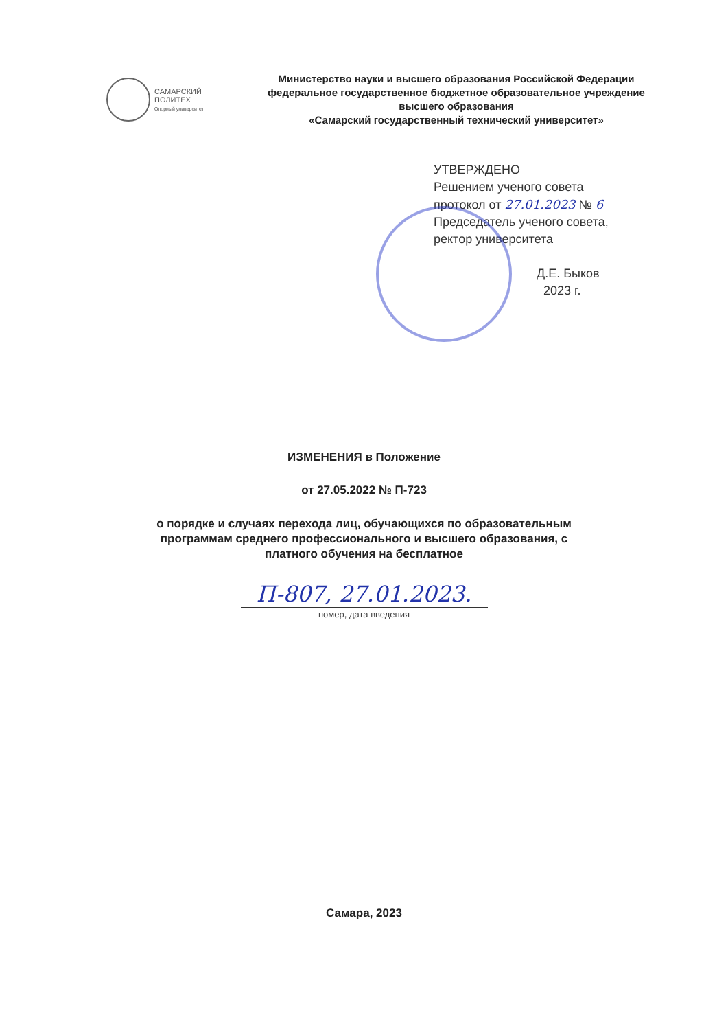САМАРСКИЙ
ПОЛИТЕХ
Опорный университет
Министерство науки и высшего образования Российской Федерации
федеральное государственное бюджетное образовательное учреждение
высшего образования
«Самарский государственный технический университет»
УТВЕРЖДЕНО
Решением ученого совета
протокол от 27.01.2023 № 6
Председатель ученого совета,
ректор университета
Д.Е. Быков
2023 г.
ИЗМЕНЕНИЯ в Положение
от 27.05.2022 № П-723
о порядке и случаях перехода лиц, обучающихся по образовательным
программам среднего профессионального и высшего образования, с
платного обучения на бесплатное
П-807, 27.01.2023.
номер, дата введения
Самара, 2023